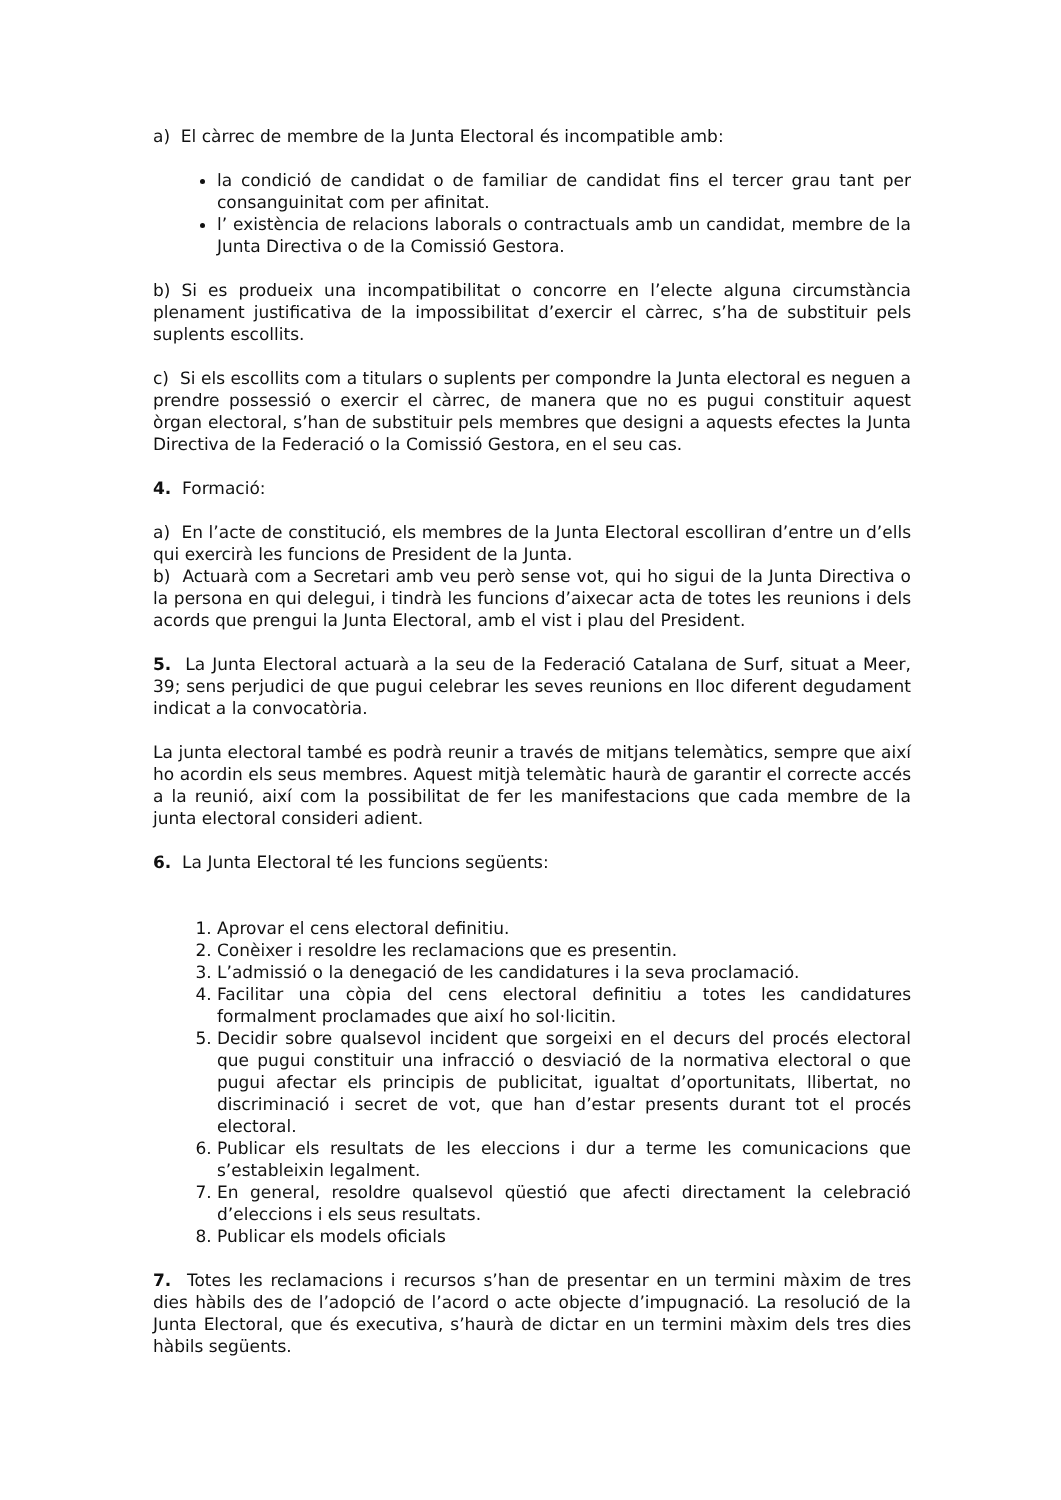a) El càrrec de membre de la Junta Electoral és incompatible amb:
la condició de candidat o de familiar de candidat fins el tercer grau tant per consanguinitat com per afinitat.
l’ existència de relacions laborals o contractuals amb un candidat, membre de la Junta Directiva o de la Comissió Gestora.
b) Si es produeix una incompatibilitat o concorre en l’electe alguna circumstància plenament justificativa de la impossibilitat d’exercir el càrrec, s’ha de substituir pels suplents escollits.
c) Si els escollits com a titulars o suplents per compondre la Junta electoral es neguen a prendre possessió o exercir el càrrec, de manera que no es pugui constituir aquest òrgan electoral, s’han de substituir pels membres que designi a aquests efectes la Junta Directiva de la Federació o la Comissió Gestora, en el seu cas.
4. Formació:
a) En l’acte de constitució, els membres de la Junta Electoral escolliran d’entre un d’ells qui exercirà les funcions de President de la Junta.
b) Actuarà com a Secretari amb veu però sense vot, qui ho sigui de la Junta Directiva o la persona en qui delegui, i tindrà les funcions d’aixecar acta de totes les reunions i dels acords que prengui la Junta Electoral, amb el vist i plau del President.
5. La Junta Electoral actuarà a la seu de la Federació Catalana de Surf, situat a Meer, 39; sens perjudici de que pugui celebrar les seves reunions en lloc diferent degudament indicat a la convocatòria.
La junta electoral també es podrà reunir a través de mitjans telemàtics, sempre que així ho acordin els seus membres. Aquest mitjà telemàtic haurà de garantir el correcte accés a la reunió, així com la possibilitat de fer les manifestacions que cada membre de la junta electoral consideri adient.
6. La Junta Electoral té les funcions següents:
1. Aprovar el cens electoral definitiu.
2. Conèixer i resoldre les reclamacions que es presentin.
3. L’admissió o la denegació de les candidatures i la seva proclamació.
4. Facilitar una còpia del cens electoral definitiu a totes les candidatures formalment proclamades que així ho sol·licitin.
5. Decidir sobre qualsevol incident que sorgeixi en el decurs del procés electoral que pugui constituir una infracció o desviació de la normativa electoral o que pugui afectar els principis de publicitat, igualtat d’oportunitats, llibertat, no discriminació i secret de vot, que han d’estar presents durant tot el procés electoral.
6. Publicar els resultats de les eleccions i dur a terme les comunicacions que s’estableixin legalment.
7. En general, resoldre qualsevol qüestió que afecti directament la celebració d’eleccions i els seus resultats.
8. Publicar els models oficials
7. Totes les reclamacions i recursos s’han de presentar en un termini màxim de tres dies hàbils des de l’adopció de l’acord o acte objecte d’impugnació. La resolució de la Junta Electoral, que és executiva, s’haurà de dictar en un termini màxim dels tres dies hàbils següents.